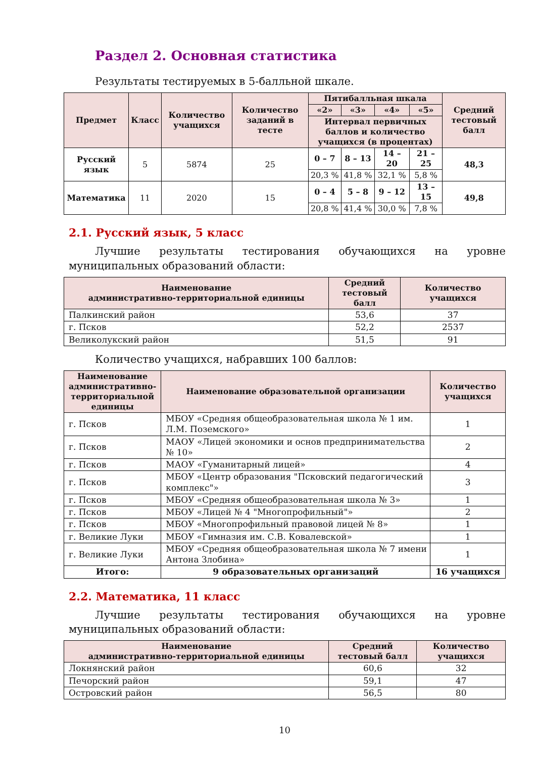Раздел 2. Основная статистика
Результаты тестируемых в 5-балльной шкале.
| Предмет | Класс | Количество учащихся | Количество заданий в тесте | Пятибалльная шкала | | | | Средний тестовый балл |
| --- | --- | --- | --- | --- | --- | --- | --- | --- |
| | | | | «2» | «3» | «4» | «5» | |
| | | | | Интервал первичных баллов и количество учащихся (в процентах) | | | | |
| Русский язык | 5 | 5874 | 25 | 0 – 7 | 8 – 13 | 14 – 20 | 21 – 25 | 48,3 |
| | | | | 20,3 % | 41,8 % | 32,1 % | 5,8 % | |
| Математика | 11 | 2020 | 15 | 0 – 4 | 5 – 8 | 9 – 12 | 13 – 15 | 49,8 |
| | | | | 20,8 % | 41,4 % | 30,0 % | 7,8 % | |
2.1. Русский язык, 5 класс
Лучшие результаты тестирования обучающихся на уровне муниципальных образований области:
| Наименование административно-территориальной единицы | Средний тестовый балл | Количество учащихся |
| --- | --- | --- |
| Палкинский район | 53,6 | 37 |
| г. Псков | 52,2 | 2537 |
| Великолукский район | 51,5 | 91 |
Количество учащихся, набравших 100 баллов:
| Наименование административно-территориальной единицы | Наименование образовательной организации | Количество учащихся |
| --- | --- | --- |
| г. Псков | МБОУ «Средняя общеобразовательная школа № 1 им. Л.М. Поземского» | 1 |
| г. Псков | МАОУ «Лицей экономики и основ предпринимательства № 10» | 2 |
| г. Псков | МАОУ «Гуманитарный лицей» | 4 |
| г. Псков | МБОУ «Центр образования "Псковский педагогический комплекс"» | 3 |
| г. Псков | МБОУ «Средняя общеобразовательная школа № 3» | 1 |
| г. Псков | МБОУ «Лицей № 4 "Многопрофильный"» | 2 |
| г. Псков | МБОУ «Многопрофильный правовой лицей № 8» | 1 |
| г. Великие Луки | МБОУ «Гимназия им. С.В. Ковалевской» | 1 |
| г. Великие Луки | МБОУ «Средняя общеобразовательная школа № 7 имени Антона Злобина» | 1 |
| Итого: | 9 образовательных организаций | 16 учащихся |
2.2. Математика, 11 класс
Лучшие результаты тестирования обучающихся на уровне муниципальных образований области:
| Наименование административно-территориальной единицы | Средний тестовый балл | Количество учащихся |
| --- | --- | --- |
| Локнянский район | 60,6 | 32 |
| Печорский район | 59,1 | 47 |
| Островский район | 56,5 | 80 |
10